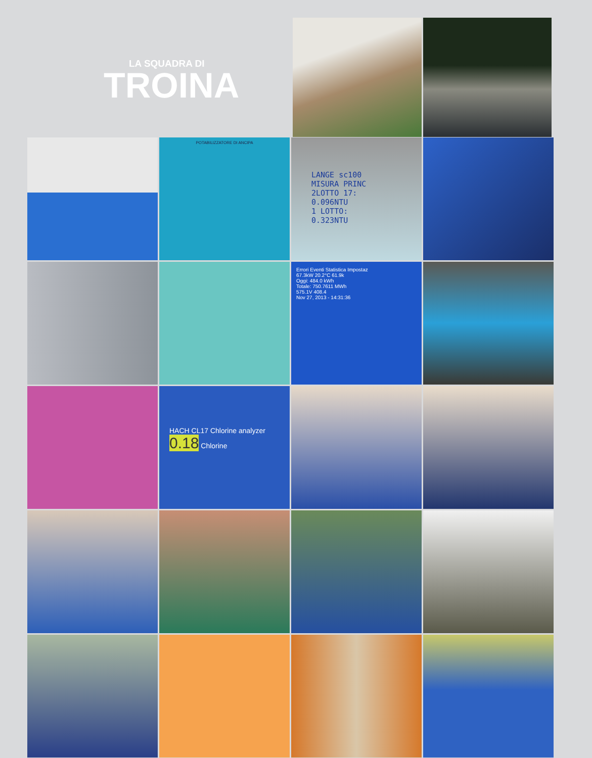LA SQUADRA DI
TROINA
POTABILIZZATORE DI ANCIPA
LANGE sc100
MISURA PRINC
2LOTTO 17:
0.096NTU
1 LOTTO:
0.323NTU
Errori Eventi Statistica Impostaz
67.3kW 20.2°C 61.9k
Oggi: 484.0 kWh
Totale: 750.7611 MWh
575.1V 408.4
Nov 27, 2013 - 14:31:36
HACH CL17 Chlorine analyzer
0.18 Chlorine